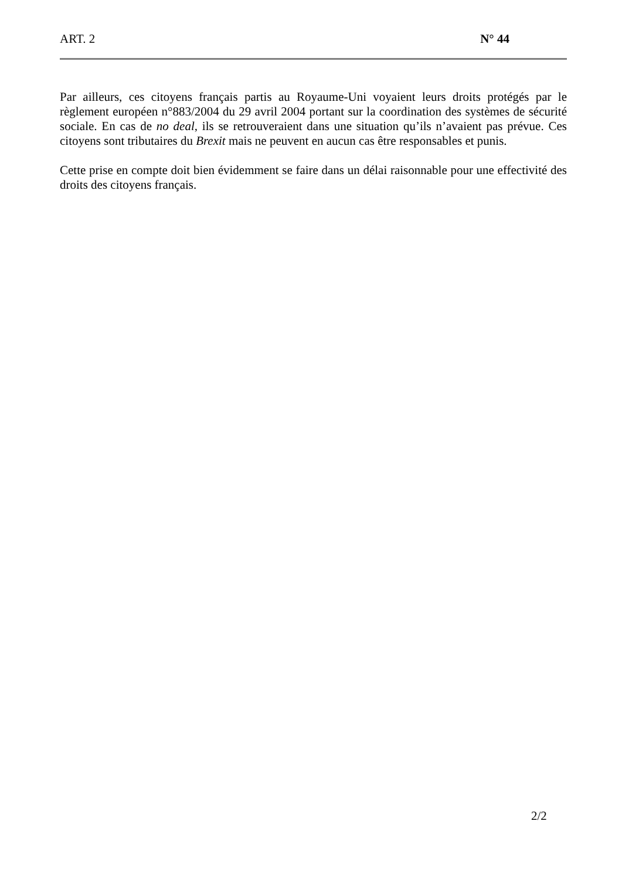ART. 2 N° 44
Par ailleurs, ces citoyens français partis au Royaume-Uni voyaient leurs droits protégés par le règlement européen n°883/2004 du 29 avril 2004 portant sur la coordination des systèmes de sécurité sociale. En cas de no deal, ils se retrouveraient dans une situation qu’ils n’avaient pas prévue. Ces citoyens sont tributaires du Brexit mais ne peuvent en aucun cas être responsables et punis.
Cette prise en compte doit bien évidemment se faire dans un délai raisonnable pour une effectivité des droits des citoyens français.
2/2